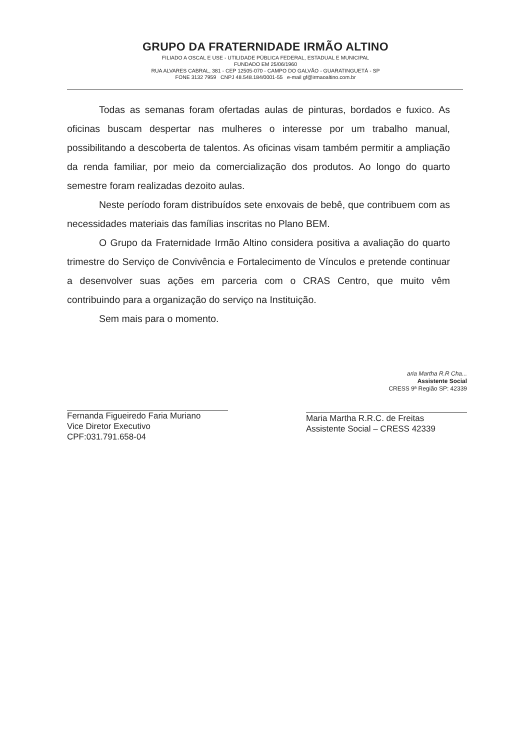GRUPO DA FRATERNIDADE IRMÃO ALTINO
FILIADO A OSCAL E USE - UTILIDADE PÚBLICA FEDERAL, ESTADUAL E MUNICIPAL
FUNDADO EM 25/06/1960
RUA ALVARES CABRAL, 381 - CEP 12505-070 - CAMPO DO GALVÃO - GUARATINGUETÁ - SP
FONE 3132 7959 CNPJ 48.548.184/0001-55 e-mail gf@irmaoaltino.com.br
Todas as semanas foram ofertadas aulas de pinturas, bordados e fuxico. As oficinas buscam despertar nas mulheres o interesse por um trabalho manual, possibilitando a descoberta de talentos. As oficinas visam também permitir a ampliação da renda familiar, por meio da comercialização dos produtos. Ao longo do quarto semestre foram realizadas dezoito aulas.
Neste período foram distribuídos sete enxovais de bebê, que contribuem com as necessidades materiais das famílias inscritas no Plano BEM.
O Grupo da Fraternidade Irmão Altino considera positiva a avaliação do quarto trimestre do Serviço de Convivência e Fortalecimento de Vínculos e pretende continuar a desenvolver suas ações em parceria com o CRAS Centro, que muito vêm contribuindo para a organização do serviço na Instituição.
Sem mais para o momento.
Fernanda Figueiredo Faria Muriano
Vice Diretor Executivo
CPF:031.791.658-04
aria Martha R.R Cha...
Assistente Social
CRESS 9ª Região SP: 42339
Maria Martha R.R.C. de Freitas
Assistente Social – CRESS 42339